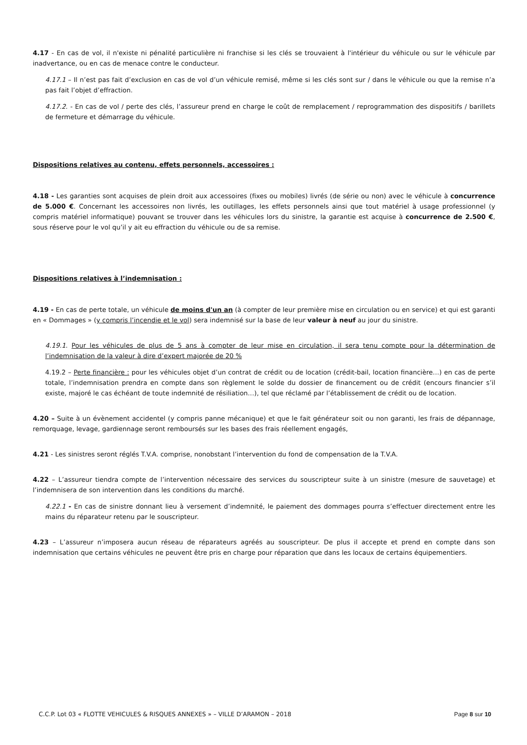4.17 - En cas de vol, il n'existe ni pénalité particulière ni franchise si les clés se trouvaient à l'intérieur du véhicule ou sur le véhicule par inadvertance, ou en cas de menace contre le conducteur.
4.17.1 – Il n’est pas fait d’exclusion en cas de vol d’un véhicule remisé, même si les clés sont sur / dans le véhicule ou que la remise n’a pas fait l’objet d’effraction.
4.17.2. - En cas de vol / perte des clés, l’assureur prend en charge le coût de remplacement / reprogrammation des dispositifs / barillets de fermeture et démarrage du véhicule.
Dispositions relatives au contenu, effets personnels, accessoires :
4.18 - Les garanties sont acquises de plein droit aux accessoires (fixes ou mobiles) livrés (de série ou non) avec le véhicule à concurrence de 5.000 €. Concernant les accessoires non livrés, les outillages, les effets personnels ainsi que tout matériel à usage professionnel (y compris matériel informatique) pouvant se trouver dans les véhicules lors du sinistre, la garantie est acquise à concurrence de 2.500 €, sous réserve pour le vol qu’il y ait eu effraction du véhicule ou de sa remise.
Dispositions relatives à l’indemnisation :
4.19 - En cas de perte totale, un véhicule de moins d'un an (à compter de leur première mise en circulation ou en service) et qui est garanti en « Dommages » (y compris l’incendie et le vol) sera indemnisé sur la base de leur valeur à neuf au jour du sinistre.
4.19.1. Pour les véhicules de plus de 5 ans à compter de leur mise en circulation, il sera tenu compte pour la détermination de l’indemnisation de la valeur à dire d’expert majorée de 20 %
4.19.2 – Perte financière : pour les véhicules objet d’un contrat de crédit ou de location (crédit-bail, location financière…) en cas de perte totale, l’indemnisation prendra en compte dans son règlement le solde du dossier de financement ou de crédit (encours financier s’il existe, majoré le cas échéant de toute indemnité de résiliation…), tel que réclamé par l’établissement de crédit ou de location.
4.20 – Suite à un évènement accidentel (y compris panne mécanique) et que le fait générateur soit ou non garanti, les frais de dépannage, remorquage, levage, gardiennage seront remboursés sur les bases des frais réellement engagés,
4.21 - Les sinistres seront réglés T.V.A. comprise, nonobstant l’intervention du fond de compensation de la T.V.A.
4.22 – L’assureur tiendra compte de l’intervention nécessaire des services du souscripteur suite à un sinistre (mesure de sauvetage) et l’indemnisera de son intervention dans les conditions du marché.
4.22.1 - En cas de sinistre donnant lieu à versement d’indemnité, le paiement des dommages pourra s’effectuer directement entre les mains du réparateur retenu par le souscripteur.
4.23 – L’assureur n’imposera aucun réseau de réparateurs agréés au souscripteur. De plus il accepte et prend en compte dans son indemnisation que certains véhicules ne peuvent être pris en charge pour réparation que dans les locaux de certains équipementiers.
C.C.P. Lot 03 « FLOTTE VEHICULES & RISQUES ANNEXES » – VILLE D’ARAMON – 2018 Page 8 sur 10